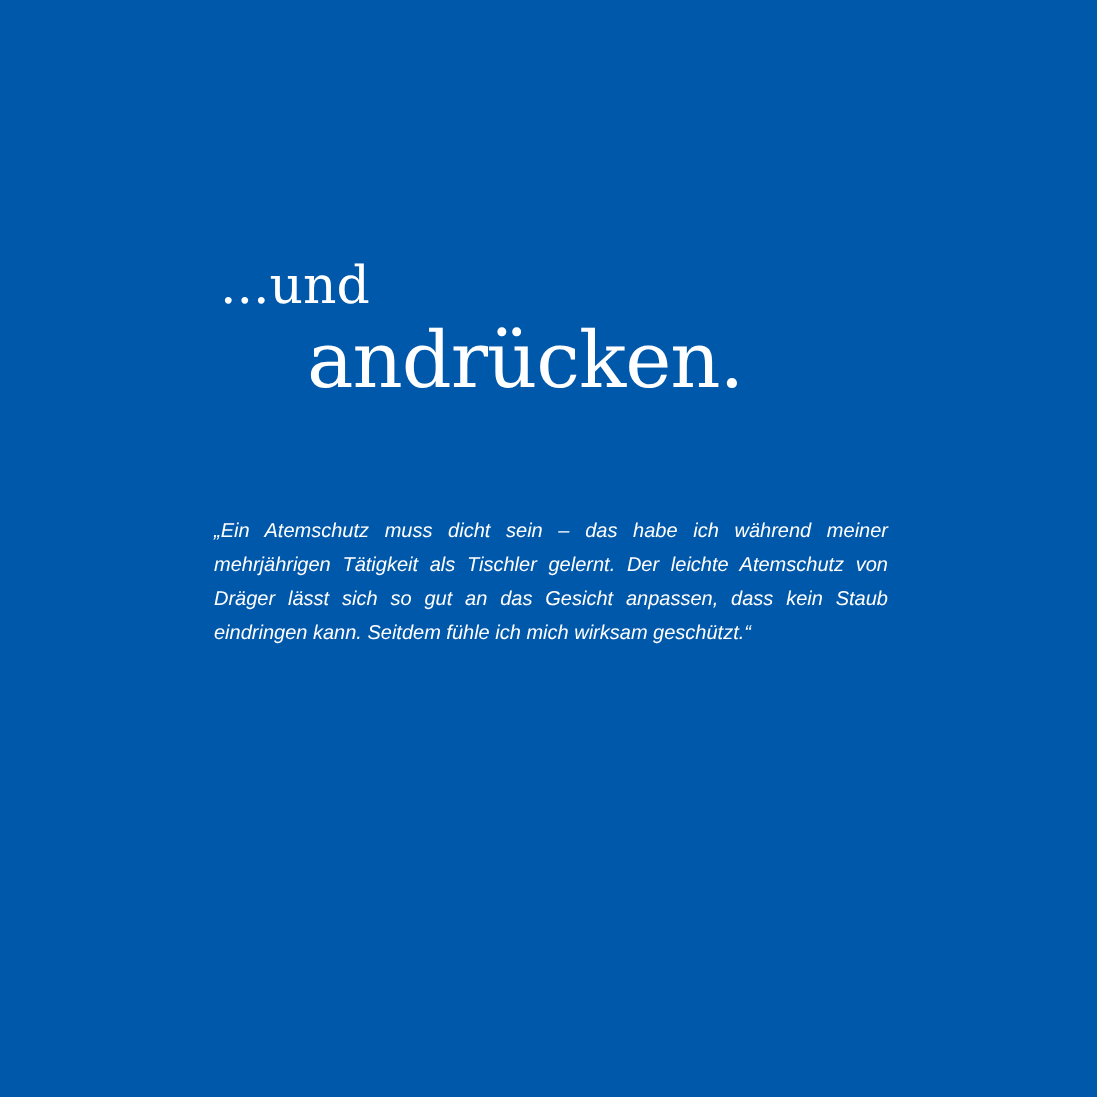...und
andrücken.
„Ein Atemschutz muss dicht sein – das habe ich während meiner mehrjährigen Tätigkeit als Tischler gelernt. Der leichte Atemschutz von Dräger lässt sich so gut an das Gesicht anpassen, dass kein Staub eindringen kann. Seitdem fühle ich mich wirksam geschützt.“